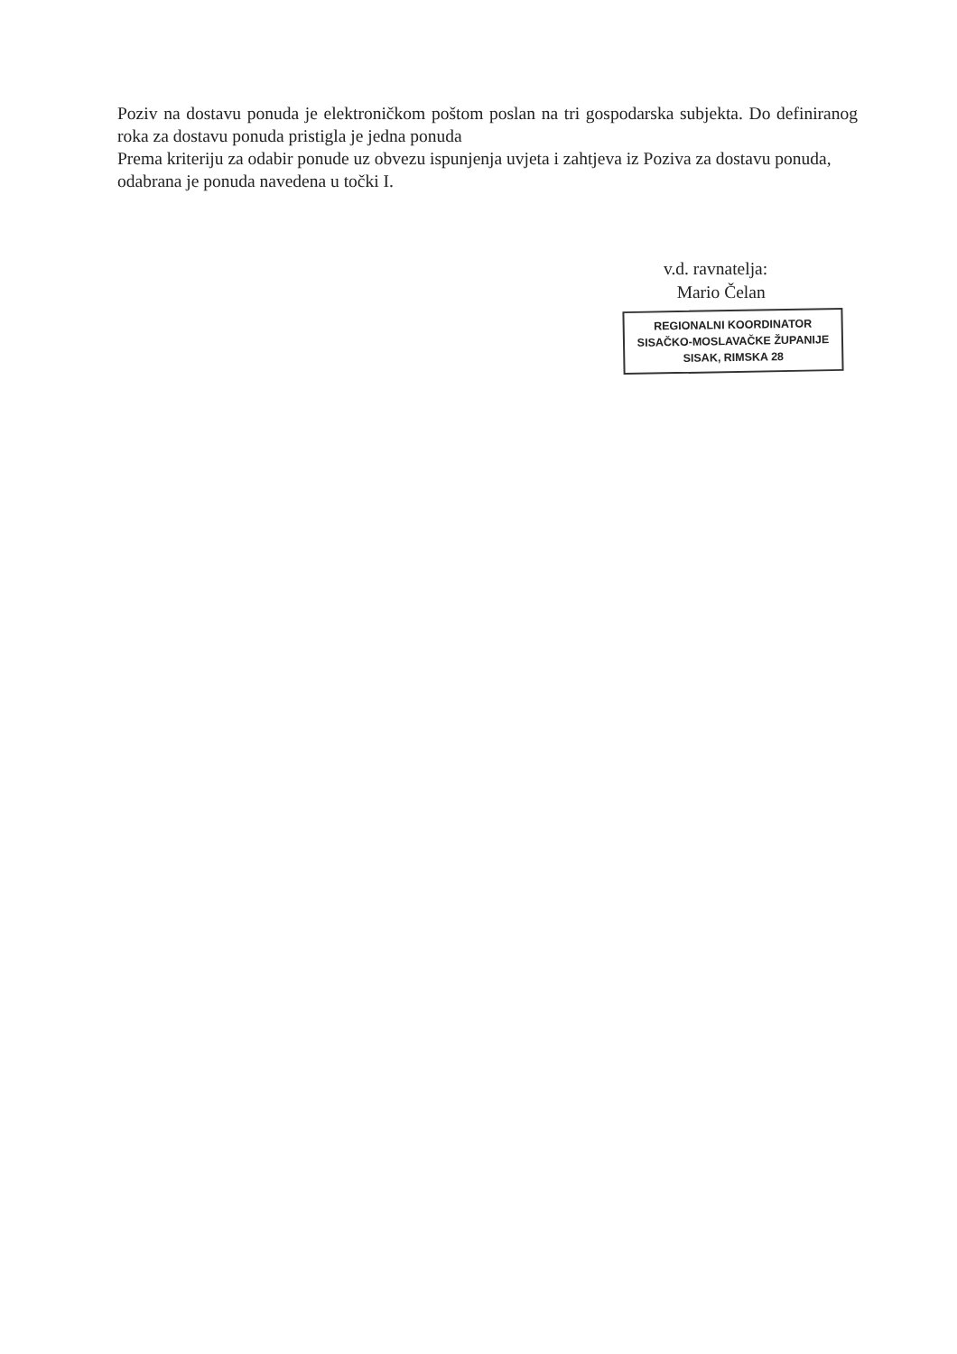Poziv na dostavu ponuda je elektroničkom poštom poslan na tri gospodarska subjekta. Do definiranog roka za dostavu ponuda pristigla je jedna ponuda
Prema kriteriju za odabir ponude uz obvezu ispunjenja uvjeta i zahtjeva iz Poziva za dostavu ponuda, odabrana je ponuda navedena u točki I.
v.d. ravnatelja:
Mario Čelan
REGIONALNI KOORDINATOR
SISAČKO-MOSLAVAČKE ŽUPANIJE
SISAK, RIMSKA 28